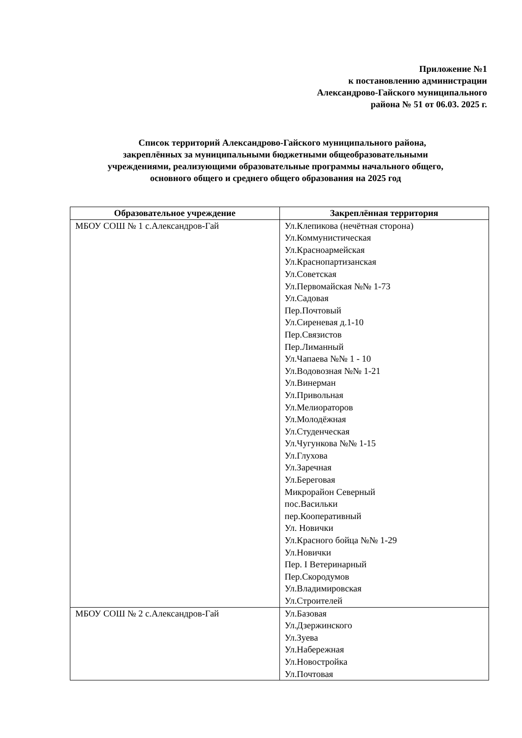Приложение №1
к постановлению администрации
Александрово-Гайского муниципального
района № 51 от 06.03. 2025 г.
Список территорий Александрово-Гайского муниципального района,
закреплённых за муниципальными бюджетными общеобразовательными
учреждениями, реализующими образовательные программы начального общего,
основного общего и среднего общего образования на 2025 год
| Образовательное учреждение | Закреплённая территория |
| --- | --- |
| МБОУ СОШ № 1 с.Александров-Гай | Ул.Клепикова (нечётная сторона) Ул.Коммунистическая Ул.Красноармейская Ул.Краснопартизанская Ул.Советская Ул.Первомайская №№ 1-73 Ул.Садовая Пер.Почтовый Ул.Сиреневая д.1-10 Пер.Связистов Пер.Лиманный Ул.Чапаева №№ 1 - 10 Ул.Водовозная №№ 1-21 Ул.Винерман Ул.Привольная Ул.Мелиораторов Ул.Молодёжная Ул.Студенческая Ул.Чугункова №№ 1-15 Ул.Глухова Ул.Заречная Ул.Береговая Микрорайон Северный пос.Васильки пер.Кооперативный Ул. Новички Ул.Красного бойца №№ 1-29 Ул.Новички Пер. I Ветеринарный Пер.Скородумов Ул.Владимировская Ул.Строителей |
| МБОУ СОШ № 2 с.Александров-Гай | Ул.Базовая Ул.Дзержинского Ул.Зуева Ул.Набережная Ул.Новостройка Ул.Почтовая |